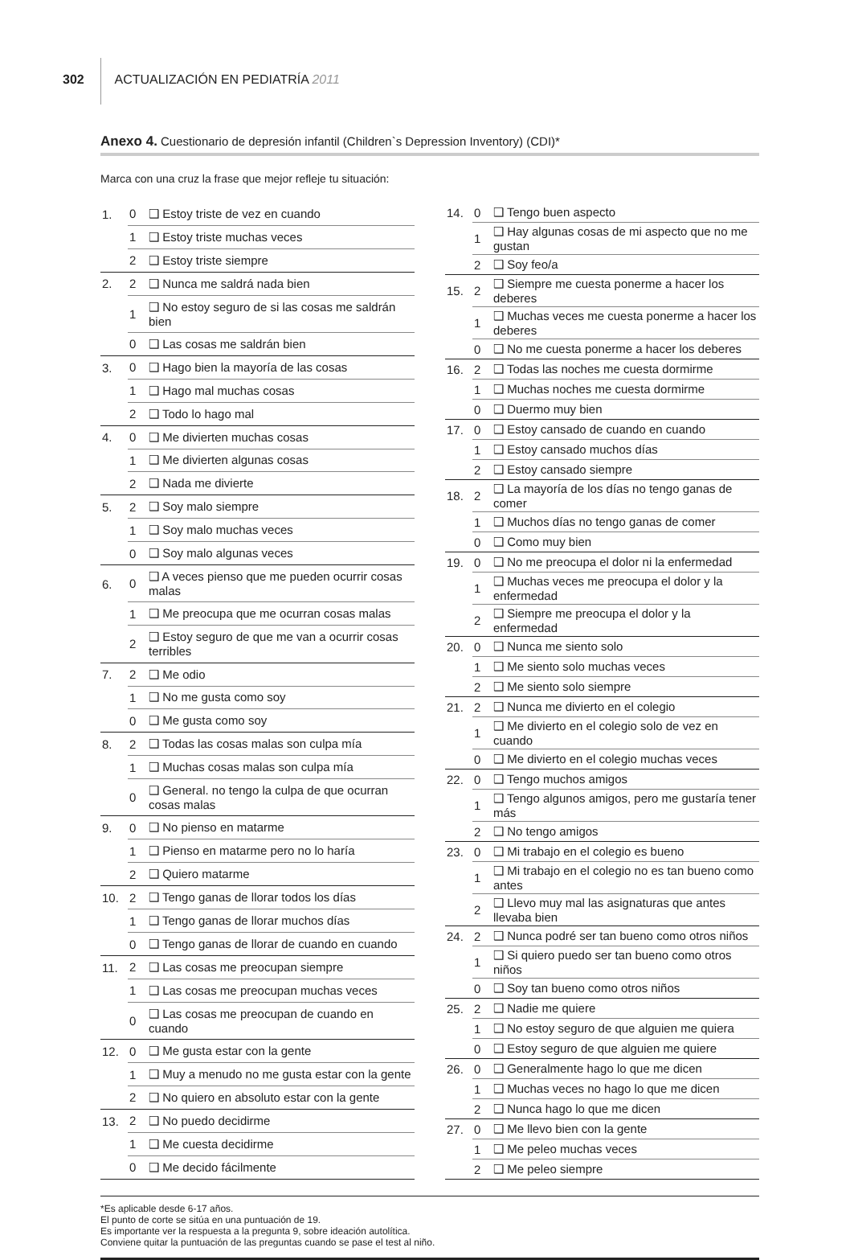302 ACTUALIZACIÓN EN PEDIATRÍA 2011
Anexo 4. Cuestionario de depresión infantil (Children`s Depression Inventory) (CDI)*
Marca con una cruz la frase que mejor refleje tu situación:
| 1. | 0 | ❑ Estoy triste de vez en cuando |
| | 1 | ❑ Estoy triste muchas veces |
| | 2 | ❑ Estoy triste siempre |
| 2. | 2 | ❑ Nunca me saldrá nada bien |
| | 1 | ❑ No estoy seguro de si las cosas me saldrán bien |
| | 0 | ❑ Las cosas me saldrán bien |
| 3. | 0 | ❑ Hago bien la mayoría de las cosas |
| | 1 | ❑ Hago mal muchas cosas |
| | 2 | ❑ Todo lo hago mal |
| 4. | 0 | ❑ Me divierten muchas cosas |
| | 1 | ❑ Me divierten algunas cosas |
| | 2 | ❑ Nada me divierte |
| 5. | 2 | ❑ Soy malo siempre |
| | 1 | ❑ Soy malo muchas veces |
| | 0 | ❑ Soy malo algunas veces |
| 6. | 0 | ❑ A veces pienso que me pueden ocurrir cosas malas |
| | 1 | ❑ Me preocupa que me ocurran cosas malas |
| | 2 | ❑ Estoy seguro de que me van a ocurrir cosas terribles |
| 7. | 2 | ❑ Me odio |
| | 1 | ❑ No me gusta como soy |
| | 0 | ❑ Me gusta como soy |
| 8. | 2 | ❑ Todas las cosas malas son culpa mía |
| | 1 | ❑ Muchas cosas malas son culpa mía |
| | 0 | ❑ General. no tengo la culpa de que ocurran cosas malas |
| 9. | 0 | ❑ No pienso en matarme |
| | 1 | ❑ Pienso en matarme pero no lo haría |
| | 2 | ❑ Quiero matarme |
| 10. | 2 | ❑ Tengo ganas de llorar todos los días |
| | 1 | ❑ Tengo ganas de llorar muchos días |
| | 0 | ❑ Tengo ganas de llorar de cuando en cuando |
| 11. | 2 | ❑ Las cosas me preocupan siempre |
| | 1 | ❑ Las cosas me preocupan muchas veces |
| | 0 | ❑ Las cosas me preocupan de cuando en cuando |
| 12. | 0 | ❑ Me gusta estar con la gente |
| | 1 | ❑ Muy a menudo no me gusta estar con la gente |
| | 2 | ❑ No quiero en absoluto estar con la gente |
| 13. | 2 | ❑ No puedo decidirme |
| | 1 | ❑ Me cuesta decidirme |
| | 0 | ❑ Me decido fácilmente |
| 14. | 0 | ❑ Tengo buen aspecto |
| | 1 | ❑ Hay algunas cosas de mi aspecto que no me gustan |
| | 2 | ❑ Soy feo/a |
| 15. | 2 | ❑ Siempre me cuesta ponerme a hacer los deberes |
| | 1 | ❑ Muchas veces me cuesta ponerme a hacer los deberes |
| | 0 | ❑ No me cuesta ponerme a hacer los deberes |
| 16. | 2 | ❑ Todas las noches me cuesta dormirme |
| | 1 | ❑ Muchas noches me cuesta dormirme |
| | 0 | ❑ Duermo muy bien |
| 17. | 0 | ❑ Estoy cansado de cuando en cuando |
| | 1 | ❑ Estoy cansado muchos días |
| | 2 | ❑ Estoy cansado siempre |
| 18. | 2 | ❑ La mayoría de los días no tengo ganas de comer |
| | 1 | ❑ Muchos días no tengo ganas de comer |
| | 0 | ❑ Como muy bien |
| 19. | 0 | ❑ No me preocupa el dolor ni la enfermedad |
| | 1 | ❑ Muchas veces me preocupa el dolor y la enfermedad |
| | 2 | ❑ Siempre me preocupa el dolor y la enfermedad |
| 20. | 0 | ❑ Nunca me siento solo |
| | 1 | ❑ Me siento solo muchas veces |
| | 2 | ❑ Me siento solo siempre |
| 21. | 2 | ❑ Nunca me divierto en el colegio |
| | 1 | ❑ Me divierto en el colegio solo de vez en cuando |
| | 0 | ❑ Me divierto en el colegio muchas veces |
| 22. | 0 | ❑ Tengo muchos amigos |
| | 1 | ❑ Tengo algunos amigos, pero me gustaría tener más |
| | 2 | ❑ No tengo amigos |
| 23. | 0 | ❑ Mi trabajo en el colegio es bueno |
| | 1 | ❑ Mi trabajo en el colegio no es tan bueno como antes |
| | 2 | ❑ Llevo muy mal las asignaturas que antes llevaba bien |
| 24. | 2 | ❑ Nunca podré ser tan bueno como otros niños |
| | 1 | ❑ Si quiero puedo ser tan bueno como otros niños |
| | 0 | ❑ Soy tan bueno como otros niños |
| 25. | 2 | ❑ Nadie me quiere |
| | 1 | ❑ No estoy seguro de que alguien me quiera |
| | 0 | ❑ Estoy seguro de que alguien me quiere |
| 26. | 0 | ❑ Generalmente hago lo que me dicen |
| | 1 | ❑ Muchas veces no hago lo que me dicen |
| | 2 | ❑ Nunca hago lo que me dicen |
| 27. | 0 | ❑ Me llevo bien con la gente |
| | 1 | ❑ Me peleo muchas veces |
| | 2 | ❑ Me peleo siempre |
*Es aplicable desde 6-17 años.
El punto de corte se sitúa en una puntuación de 19.
Es importante ver la respuesta a la pregunta 9, sobre ideación autolítica.
Conviene quitar la puntuación de las preguntas cuando se pase el test al niño.